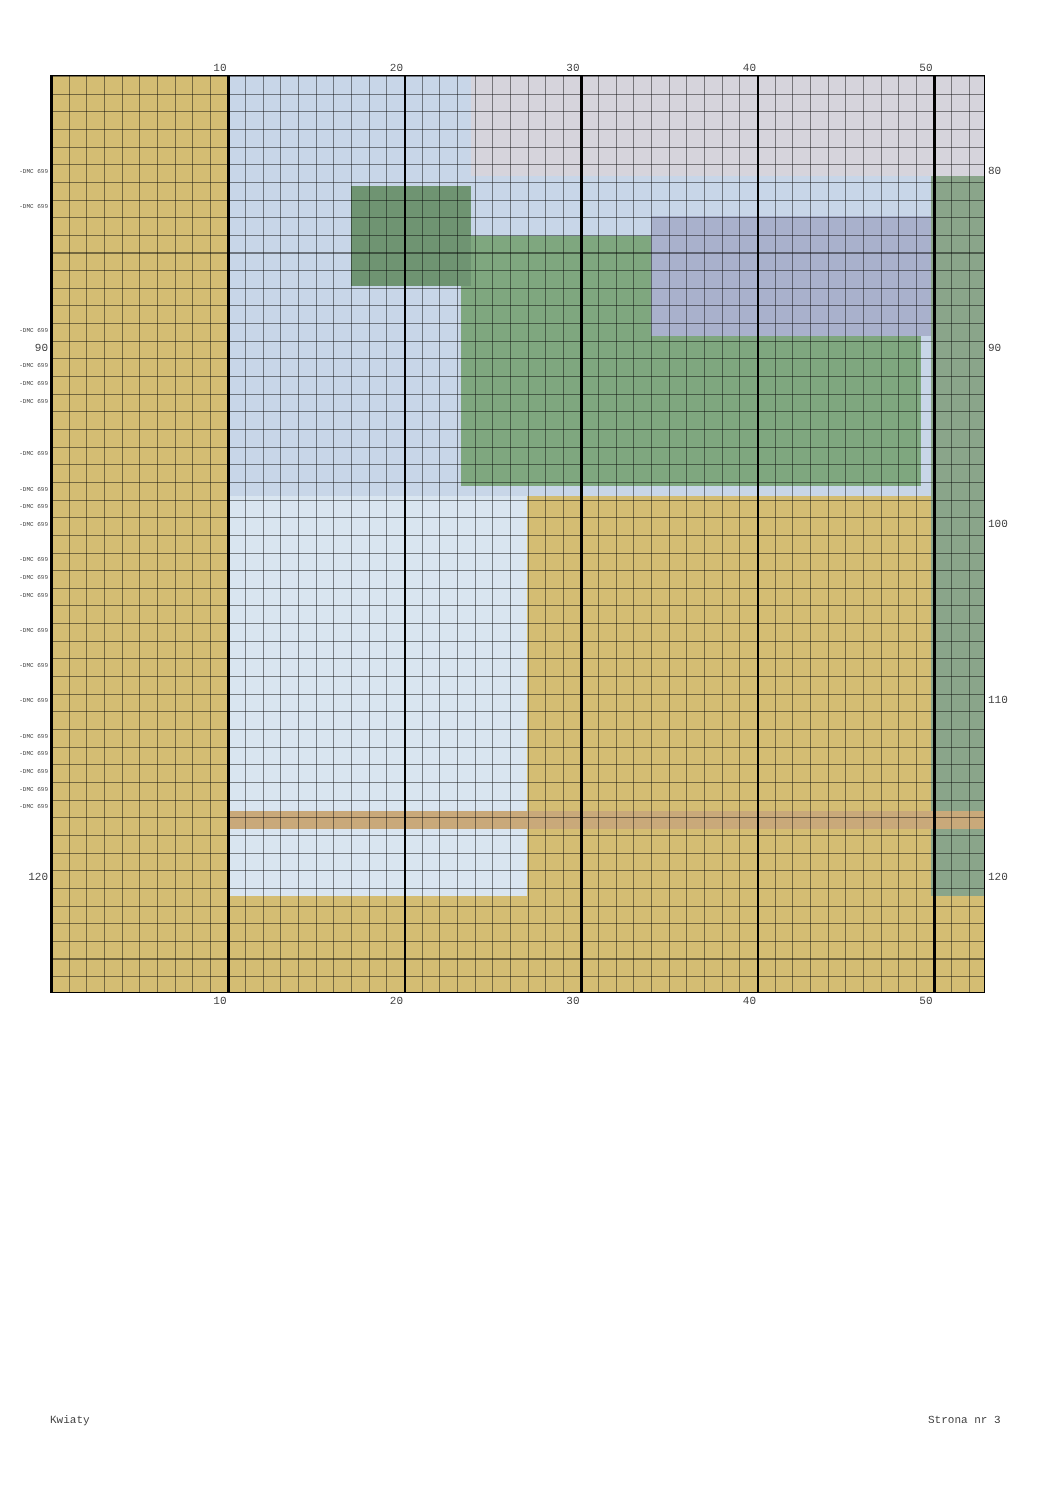10 20 30 40 50
-DMC 699
-DMC 699
-DMC 699
90
-DMC 699
-DMC 699
-DMC 699
-DMC 699
-DMC 699
-DMC 699
-DMC 699
-DMC 699
-DMC 699
-DMC 699
-DMC 699
-DMC 699
-DMC 699
-DMC 699
-DMC 699
-DMC 699
-DMC 699
-DMC 699
120
80
90
100
110
120
10 20 30 40 50
Kwiaty Strona nr 3